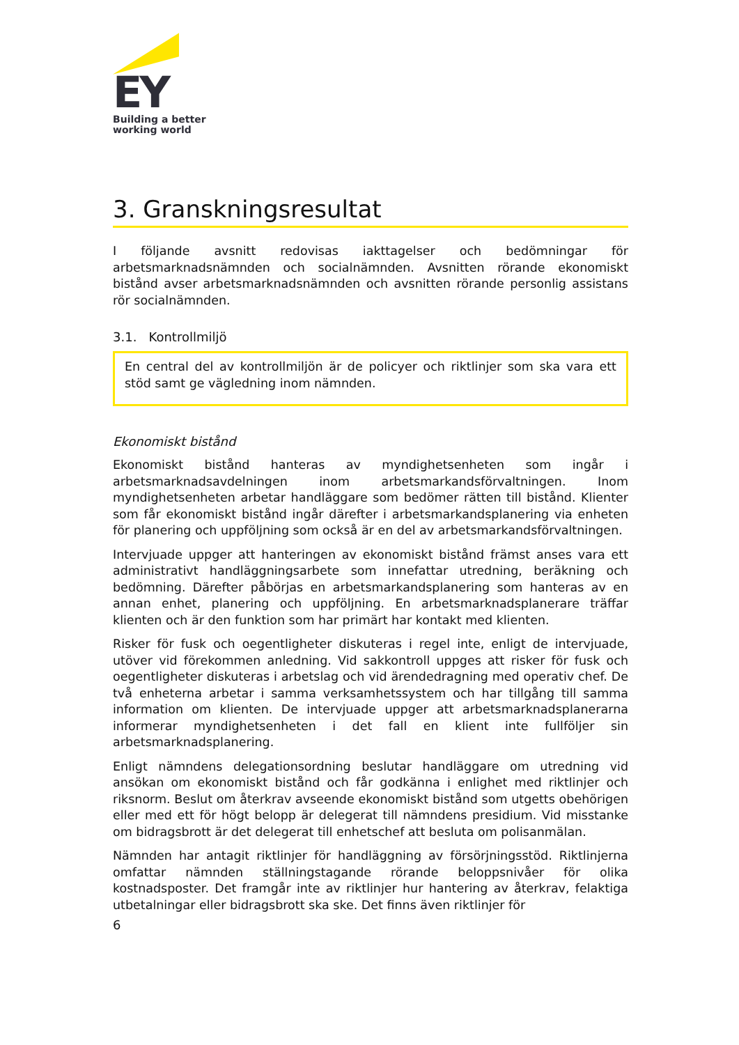EY
Building a better
working world
3. Granskningsresultat
I följande avsnitt redovisas iakttagelser och bedömningar för arbetsmarknadsnämnden och socialnämnden. Avsnitten rörande ekonomiskt bistånd avser arbetsmarknadsnämnden och avsnitten rörande personlig assistans rör socialnämnden.
3.1. Kontrollmiljö
En central del av kontrollmiljön är de policyer och riktlinjer som ska vara ett stöd samt ge vägledning inom nämnden.
Ekonomiskt bistånd
Ekonomiskt bistånd hanteras av myndighetsenheten som ingår i arbetsmarknadsavdelningen inom arbetsmarkandsförvaltningen. Inom myndighetsenheten arbetar handläggare som bedömer rätten till bistånd. Klienter som får ekonomiskt bistånd ingår därefter i arbetsmarkandsplanering via enheten för planering och uppföljning som också är en del av arbetsmarkandsförvaltningen.
Intervjuade uppger att hanteringen av ekonomiskt bistånd främst anses vara ett administrativt handläggningsarbete som innefattar utredning, beräkning och bedömning. Därefter påbörjas en arbetsmarkandsplanering som hanteras av en annan enhet, planering och uppföljning. En arbetsmarknadsplanerare träffar klienten och är den funktion som har primärt har kontakt med klienten.
Risker för fusk och oegentligheter diskuteras i regel inte, enligt de intervjuade, utöver vid förekommen anledning. Vid sakkontroll uppges att risker för fusk och oegentligheter diskuteras i arbetslag och vid ärendedragning med operativ chef. De två enheterna arbetar i samma verksamhetssystem och har tillgång till samma information om klienten. De intervjuade uppger att arbetsmarknadsplanerarna informerar myndighetsenheten i det fall en klient inte fullföljer sin arbetsmarknadsplanering.
Enligt nämndens delegationsordning beslutar handläggare om utredning vid ansökan om ekonomiskt bistånd och får godkänna i enlighet med riktlinjer och riksnorm. Beslut om återkrav avseende ekonomiskt bistånd som utgetts obehörigen eller med ett för högt belopp är delegerat till nämndens presidium. Vid misstanke om bidragsbrott är det delegerat till enhetschef att besluta om polisanmälan.
Nämnden har antagit riktlinjer för handläggning av försörjningsstöd. Riktlinjerna omfattar nämnden ställningstagande rörande beloppsnivåer för olika kostnadsposter. Det framgår inte av riktlinjer hur hantering av återkrav, felaktiga utbetalningar eller bidragsbrott ska ske. Det finns även riktlinjer för
6